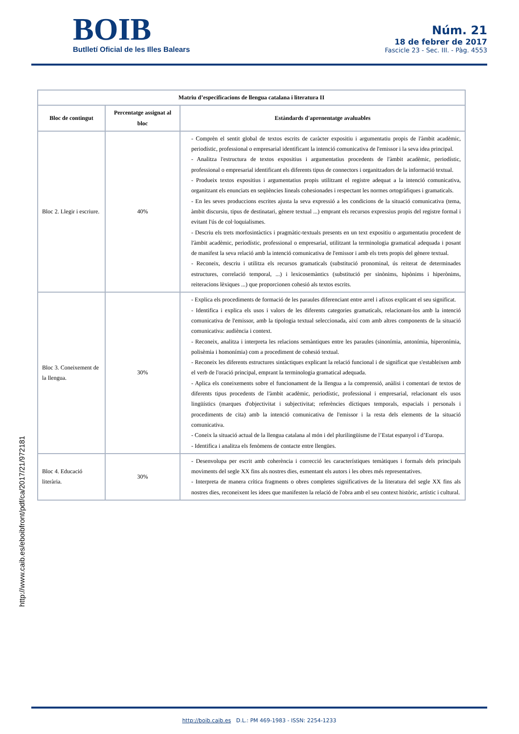BOIB
Butlletí Oficial de les Illes Balears
Núm. 21
18 de febrer de 2017
Fascicle 23 - Sec. III. - Pàg. 4553
| Matriu d’especificacions de llengua catalana i literatura II | | |
| --- | --- | --- |
| Bloc de contingut | Percentatge assignat al bloc | Estàndards d'aprenentatge avaluables |
| Bloc 2. Llegir i escriure. | 40% | - Comprèn el sentit global de textos escrits de caràcter expositiu i argumentatiu propis de l'àmbit acadèmic, periodístic, professional o empresarial identificant la intenció comunicativa de l'emissor i la seva idea principal. - Analitza l'estructura de textos expositius i argumentatius procedents de l'àmbit acadèmic, periodístic, professional o empresarial identificant els diferents tipus de connectors i organitzadors de la informació textual. - Produeix textos expositius i argumentatius propis utilitzant el registre adequat a la intenció comunicativa, organitzant els enunciats en seqüències lineals cohesionades i respectant les normes ortogràfiques i gramaticals. - En les seves produccions escrites ajusta la seva expressió a les condicions de la situació comunicativa (tema, àmbit discursiu, tipus de destinatari, gènere textual ...) emprant els recursos expressius propis del registre formal i evitant l'ús de col·loquialismes. - Descriu els trets morfosintàctics i pragmàtic-textuals presents en un text expositiu o argumentatiu procedent de l'àmbit acadèmic, periodístic, professional o empresarial, utilitzant la terminologia gramatical adequada i posant de manifest la seva relació amb la intenció comunicativa de l'emissor i amb els trets propis del gènere textual. - Reconeix, descriu i utilitza els recursos gramaticals (substitució pronominal, ús reiterat de determinades estructures, correlació temporal, ...) i lexicosemàntics (substitució per sinònims, hipònims i hiperònims, reiteracions lèxiques ...) que proporcionen cohesió als textos escrits. |
| Bloc 3. Coneixement de la llengua. | 30% | - Explica els procediments de formació de les paraules diferenciant entre arrel i afixos explicant el seu significat. - Identifica i explica els usos i valors de les diferents categories gramaticals, relacionant-los amb la intenció comunicativa de l'emissor, amb la tipologia textual seleccionada, així com amb altres components de la situació comunicativa: audiència i context. - Reconeix, analitza i interpreta les relacions semàntiques entre les paraules (sinonímia, antonímia, hiperonímia, polisèmia i homonímia) com a procediment de cohesió textual. - Reconeix les diferents estructures sintàctiques explicant la relació funcional i de significat que s'estableixen amb el verb de l'oració principal, emprant la terminologia gramatical adequada. - Aplica els coneixements sobre el funcionament de la llengua a la comprensió, anàlisi i comentari de textos de diferents tipus procedents de l'àmbit acadèmic, periodístic, professional i empresarial, relacionant els usos lingüístics (marques d'objectivitat i subjectivitat; referències díctiques temporals, espacials i personals i procediments de cita) amb la intenció comunicativa de l'emissor i la resta dels elements de la situació comunicativa. - Coneix la situació actual de la llengua catalana al món i del plurilingüisme de l’Estat espanyol i d’Europa. - Identifica i analitza els fenòmens de contacte entre llengües. |
| Bloc 4. Educació literària. | 30% | - Desenvolupa per escrit amb coherència i correcció les característiques temàtiques i formals dels principals moviments del segle XX fins als nostres dies, esmentant els autors i les obres més representatives. - Interpreta de manera crítica fragments o obres completes significatives de la literatura del segle XX fins als nostres dies, reconeixent les idees que manifesten la relació de l'obra amb el seu context històric, artístic i cultural. |
http://www.caib.es/eboibfront/pdf/ca/2017/21/972181
http://boib.caib.es D.L.: PM 469-1983 - ISSN: 2254-1233